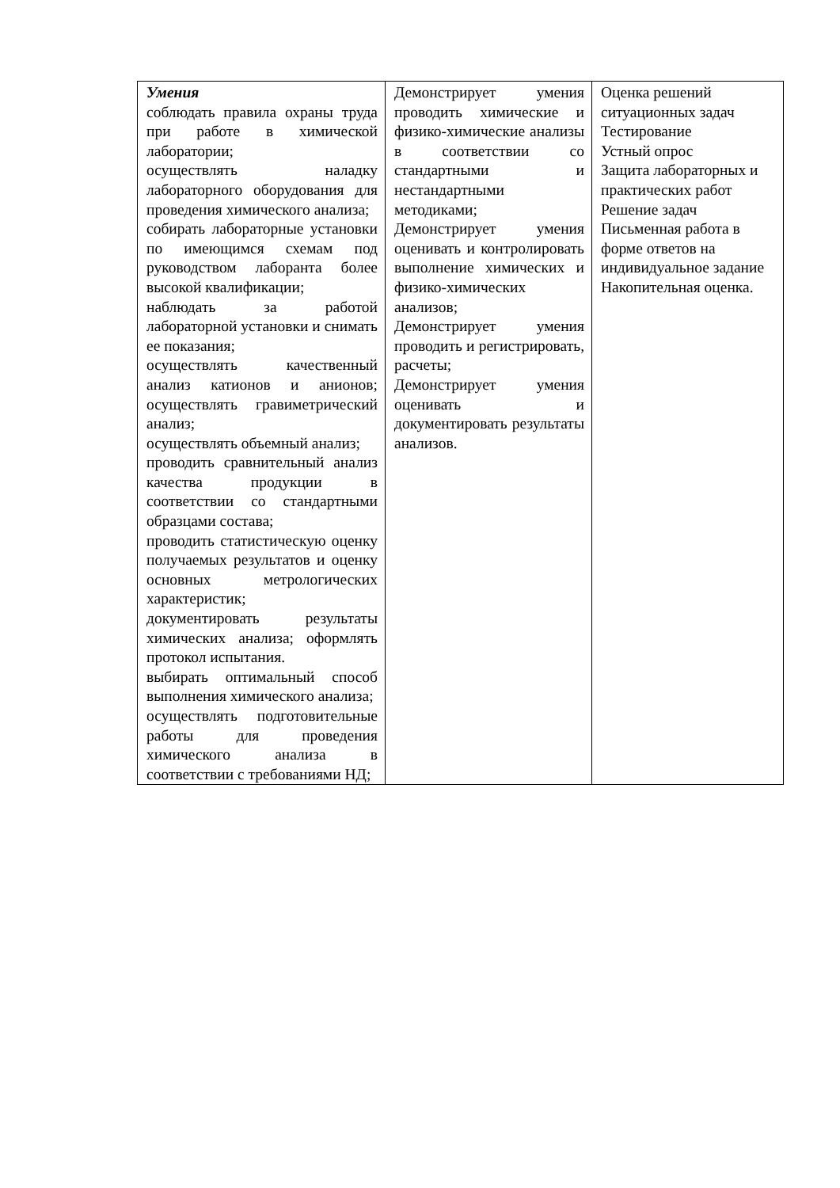| Умения соблюдать правила охраны труда при работе в химической лаборатории; осуществлять наладку лабораторного оборудования для проведения химического анализа; собирать лабораторные установки по имеющимся схемам под руководством лаборанта более высокой квалификации; наблюдать за работой лабораторной установки и снимать ее показания; осуществлять качественный анализ катионов и анионов; осуществлять гравиметрический анализ; осуществлять объемный анализ; проводить сравнительный анализ качества продукции в соответствии со стандартными образцами состава; проводить статистическую оценку получаемых результатов и оценку основных метрологических характеристик; документировать результаты химических анализа; оформлять протокол испытания. выбирать оптимальный способ выполнения химического анализа; осуществлять подготовительные работы для проведения химического анализа в соответствии с требованиями НД; | Демонстрирует умения проводить химические и физико-химические анализы в соответствии со стандартными и нестандартными методиками; Демонстрирует умения оценивать и контролировать выполнение химических и физико-химических анализов; Демонстрирует умения проводить и регистрировать, расчеты; Демонстрирует умения оценивать и документировать результаты анализов. | Оценка решений ситуационных задач Тестирование Устный опрос Защита лабораторных и практических работ Решение задач Письменная работа в форме ответов на индивидуальное задание Накопительная оценка. |